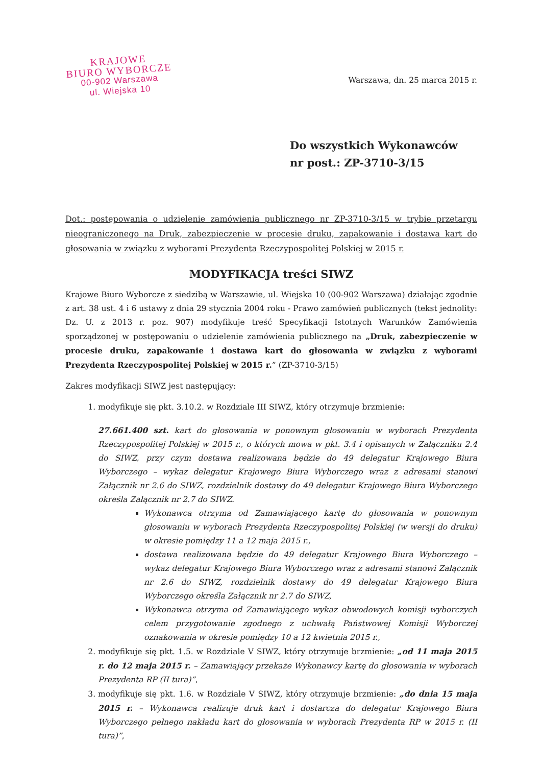KRAJOWE
BIURO WYBORCZE
00-902 Warszawa
ul. Wiejska 10
Warszawa, dn. 25 marca 2015 r.
Do wszystkich Wykonawców
nr post.: ZP-3710-3/15
Dot.: postępowania o udzielenie zamówienia publicznego nr ZP-3710-3/15 w trybie przetargu nieograniczonego na Druk, zabezpieczenie w procesie druku, zapakowanie i dostawa kart do głosowania w związku z wyborami Prezydenta Rzeczypospolitej Polskiej w 2015 r.
MODYFIKACJA treści SIWZ
Krajowe Biuro Wyborcze z siedzibą w Warszawie, ul. Wiejska 10 (00-902 Warszawa) działając zgodnie z art. 38 ust. 4 i 6 ustawy z dnia 29 stycznia 2004 roku - Prawo zamówień publicznych (tekst jednolity: Dz. U. z 2013 r. poz. 907) modyfikuje treść Specyfikacji Istotnych Warunków Zamówienia sporządzonej w postępowaniu o udzielenie zamówienia publicznego na „Druk, zabezpieczenie w procesie druku, zapakowanie i dostawa kart do głosowania w związku z wyborami Prezydenta Rzeczypospolitej Polskiej w 2015 r.” (ZP-3710-3/15)
Zakres modyfikacji SIWZ jest następujący:
1. modyfikuje się pkt. 3.10.2. w Rozdziale III SIWZ, który otrzymuje brzmienie:
27.661.400 szt. kart do głosowania w ponownym głosowaniu w wyborach Prezydenta Rzeczypospolitej Polskiej w 2015 r., o których mowa w pkt. 3.4 i opisanych w Załączniku 2.4 do SIWZ, przy czym dostawa realizowana będzie do 49 delegatur Krajowego Biura Wyborczego – wykaz delegatur Krajowego Biura Wyborczego wraz z adresami stanowi Załącznik nr 2.6 do SIWZ, rozdzielnik dostawy do 49 delegatur Krajowego Biura Wyborczego określa Załącznik nr 2.7 do SIWZ.
Wykonawca otrzyma od Zamawiającego kartę do głosowania w ponownym głosowaniu w wyborach Prezydenta Rzeczypospolitej Polskiej (w wersji do druku) w okresie pomiędzy 11 a 12 maja 2015 r.,
dostawa realizowana będzie do 49 delegatur Krajowego Biura Wyborczego – wykaz delegatur Krajowego Biura Wyborczego wraz z adresami stanowi Załącznik nr 2.6 do SIWZ, rozdzielnik dostawy do 49 delegatur Krajowego Biura Wyborczego określa Załącznik nr 2.7 do SIWZ,
Wykonawca otrzyma od Zamawiającego wykaz obwodowych komisji wyborczych celem przygotowanie zgodnego z uchwałą Państwowej Komisji Wyborczej oznakowania w okresie pomiędzy 10 a 12 kwietnia 2015 r.,
2. modyfikuje się pkt. 1.5. w Rozdziale V SIWZ, który otrzymuje brzmienie: „od 11 maja 2015 r. do 12 maja 2015 r. – Zamawiający przekaże Wykonawcy kartę do głosowania w wyborach Prezydenta RP (II tura)”,
3. modyfikuje się pkt. 1.6. w Rozdziale V SIWZ, który otrzymuje brzmienie: „do dnia 15 maja 2015 r. – Wykonawca realizuje druk kart i dostarcza do delegatur Krajowego Biura Wyborczego pełnego nakładu kart do głosowania w wyborach Prezydenta RP w 2015 r. (II tura)”,